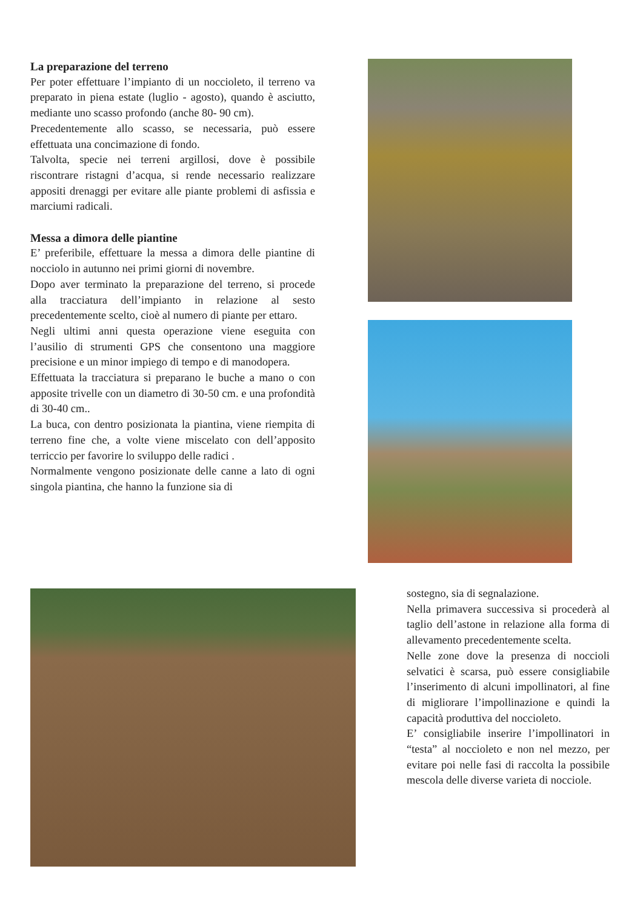La preparazione del terreno
Per poter effettuare l’impianto di un noccioleto, il terreno va preparato in piena estate (luglio - agosto), quando è asciutto, mediante uno scasso profondo (anche 80- 90 cm).
Precedentemente allo scasso, se necessaria, può essere effettuata una concimazione di fondo.
Talvolta, specie nei terreni argillosi, dove è possibile riscontrare ristagni d’acqua, si rende necessario realizzare appositi drenaggi per evitare alle piante problemi di asfissia e marciumi radicali.
Messa a dimora delle piantine
E’ preferibile, effettuare la messa a dimora delle piantine di nocciolo in autunno nei primi giorni di novembre.
Dopo aver terminato la preparazione del terreno, si procede alla tracciatura dell’impianto in relazione al sesto precedentemente scelto, cioè al numero di piante per ettaro.
Negli ultimi anni questa operazione viene eseguita con l’ausilio di strumenti GPS che consentono una maggiore precisione e un minor impiego di tempo e di manodopera.
Effettuata la tracciatura si preparano le buche a mano o con apposite trivelle con un diametro di 30-50 cm. e una profondità di 30-40 cm..
La buca, con dentro posizionata la piantina, viene riempita di terreno fine che, a volte viene miscelato con dell’apposito terriccio per favorire lo sviluppo delle radici .
Normalmente vengono posizionate delle canne a lato di ogni singola piantina, che hanno la funzione sia di
sostegno, sia di segnalazione.
Nella primavera successiva si procederà al taglio dell’astone in relazione alla forma di allevamento precedentemente scelta.
Nelle zone dove la presenza di noccioli selvatici è scarsa, può essere consigliabile l’inserimento di alcuni impollinatori, al fine di migliorare l’impollinazione e quindi la capacità produttiva del noccioleto.
E’ consigliabile inserire l’impollinatori in “testa” al noccioleto e non nel mezzo, per evitare poi nelle fasi di raccolta la possibile mescola delle diverse varieta di nocciole.